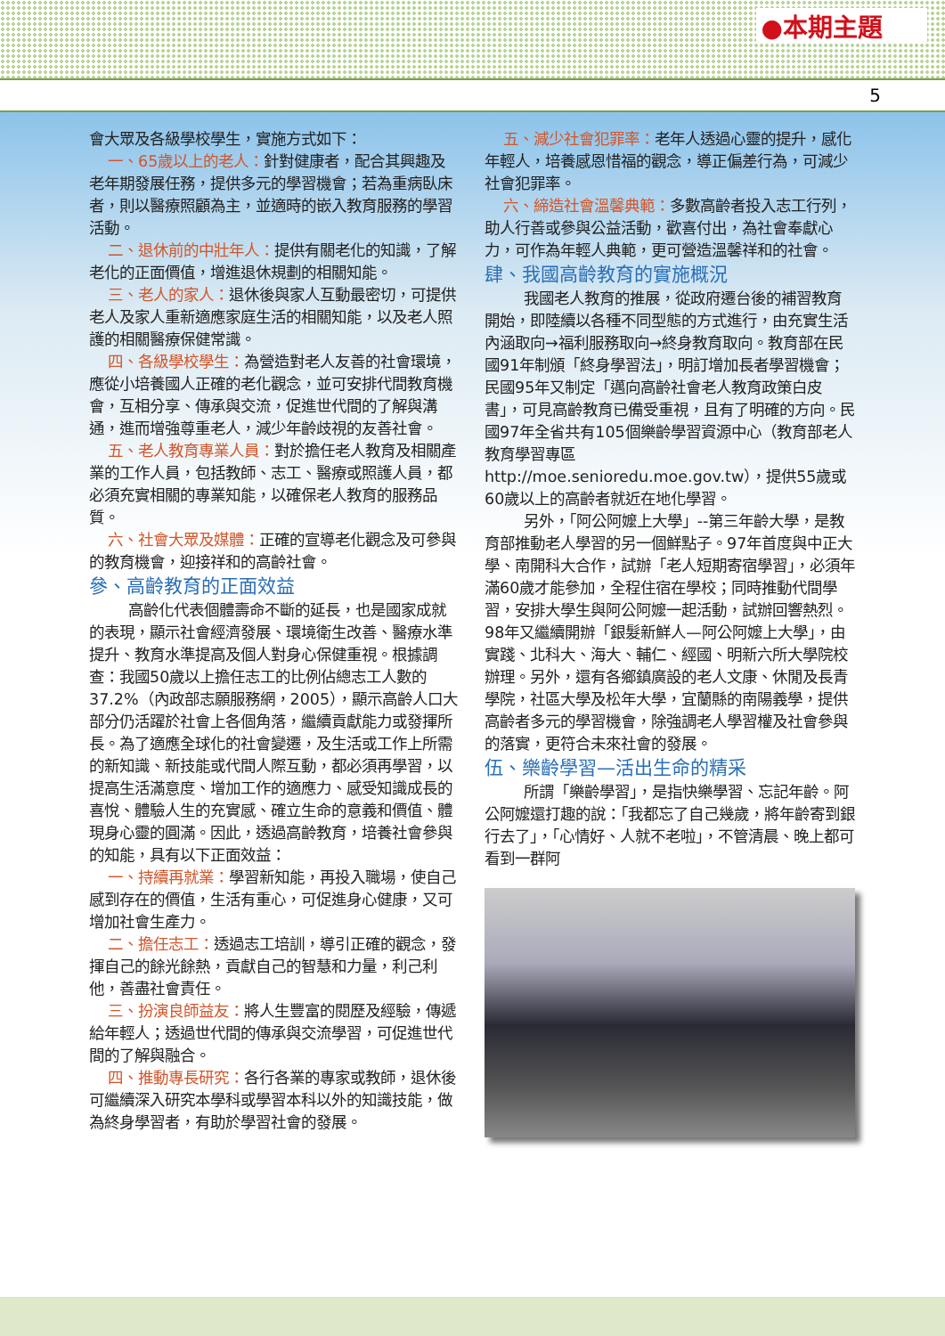●本期主題
5
會大眾及各級學校學生，實施方式如下：
一、65歲以上的老人：針對健康者，配合其興趣及老年期發展任務，提供多元的學習機會；若為重病臥床者，則以醫療照顧為主，並適時的嵌入教育服務的學習活動。
二、退休前的中壯年人：提供有關老化的知識，了解老化的正面價值，增進退休規劃的相關知能。
三、老人的家人：退休後與家人互動最密切，可提供老人及家人重新適應家庭生活的相關知能，以及老人照護的相關醫療保健常識。
四、各級學校學生：為營造對老人友善的社會環境，應從小培養國人正確的老化觀念，並可安排代間教育機會，互相分享、傳承與交流，促進世代間的了解與溝通，進而增強尊重老人，減少年齡歧視的友善社會。
五、老人教育專業人員：對於擔任老人教育及相關產業的工作人員，包括教師、志工、醫療或照護人員，都必須充實相關的專業知能，以確保老人教育的服務品質。
六、社會大眾及媒體：正確的宣導老化觀念及可參與的教育機會，迎接祥和的高齡社會。
參、高齡教育的正面效益
高齡化代表個體壽命不斷的延長，也是國家成就的表現，顯示社會經濟發展、環境衛生改善、醫療水準提升、教育水準提高及個人對身心保健重視。根據調查：我國50歲以上擔任志工的比例佔總志工人數的37.2%（內政部志願服務網，2005），顯示高齡人口大部分仍活躍於社會上各個角落，繼續貢獻能力或發揮所長。為了適應全球化的社會變遷，及生活或工作上所需的新知識、新技能或代間人際互動，都必須再學習，以提高生活滿意度、增加工作的適應力、感受知識成長的喜悅、體驗人生的充實感、確立生命的意義和價值、體現身心靈的圓滿。因此，透過高齡教育，培養社會參與的知能，具有以下正面效益：
一、持續再就業：學習新知能，再投入職場，使自己感到存在的價值，生活有重心，可促進身心健康，又可增加社會生產力。
二、擔任志工：透過志工培訓，導引正確的觀念，發揮自己的餘光餘熱，貢獻自己的智慧和力量，利己利他，善盡社會責任。
三、扮演良師益友：將人生豐富的閱歷及經驗，傳遞給年輕人；透過世代間的傳承與交流學習，可促進世代間的了解與融合。
四、推動專長研究：各行各業的專家或教師，退休後可繼續深入研究本學科或學習本科以外的知識技能，做為終身學習者，有助於學習社會的發展。
五、減少社會犯罪率：老年人透過心靈的提升，感化年輕人，培養感恩惜福的觀念，導正偏差行為，可減少社會犯罪率。
六、締造社會溫馨典範：多數高齡者投入志工行列，助人行善或參與公益活動，歡喜付出，為社會奉獻心力，可作為年輕人典範，更可營造溫馨祥和的社會。
肆、我國高齡教育的實施概況
我國老人教育的推展，從政府遷台後的補習教育開始，即陸續以各種不同型態的方式進行，由充實生活內涵取向→福利服務取向→終身教育取向。教育部在民國91年制頒「終身學習法」，明訂增加長者學習機會；民國95年又制定「邁向高齡社會老人教育政策白皮書」，可見高齡教育已備受重視，且有了明確的方向。民國97年全省共有105個樂齡學習資源中心（教育部老人教育學習專區http://moe.senioredu.moe.gov.tw），提供55歲或60歲以上的高齡者就近在地化學習。
另外，「阿公阿嬤上大學」--第三年齡大學，是教育部推動老人學習的另一個鮮點子。97年首度與中正大學、南開科大合作，試辦「老人短期寄宿學習」，必須年滿60歲才能參加，全程住宿在學校；同時推動代間學習，安排大學生與阿公阿嬤一起活動，試辦回響熱烈。98年又繼續開辦「銀髮新鮮人—阿公阿嬤上大學」，由實踐、北科大、海大、輔仁、經國、明新六所大學院校辦理。另外，還有各鄉鎮廣設的老人文康、休閒及長青學院，社區大學及松年大學，宜蘭縣的南陽義學，提供高齡者多元的學習機會，除強調老人學習權及社會參與的落實，更符合未來社會的發展。
伍、樂齡學習—活出生命的精采
所謂「樂齡學習」，是指快樂學習、忘記年齡。阿公阿嬤還打趣的說：「我都忘了自己幾歲，將年齡寄到銀行去了」，「心情好、人就不老啦」，不管清晨、晚上都可看到一群阿